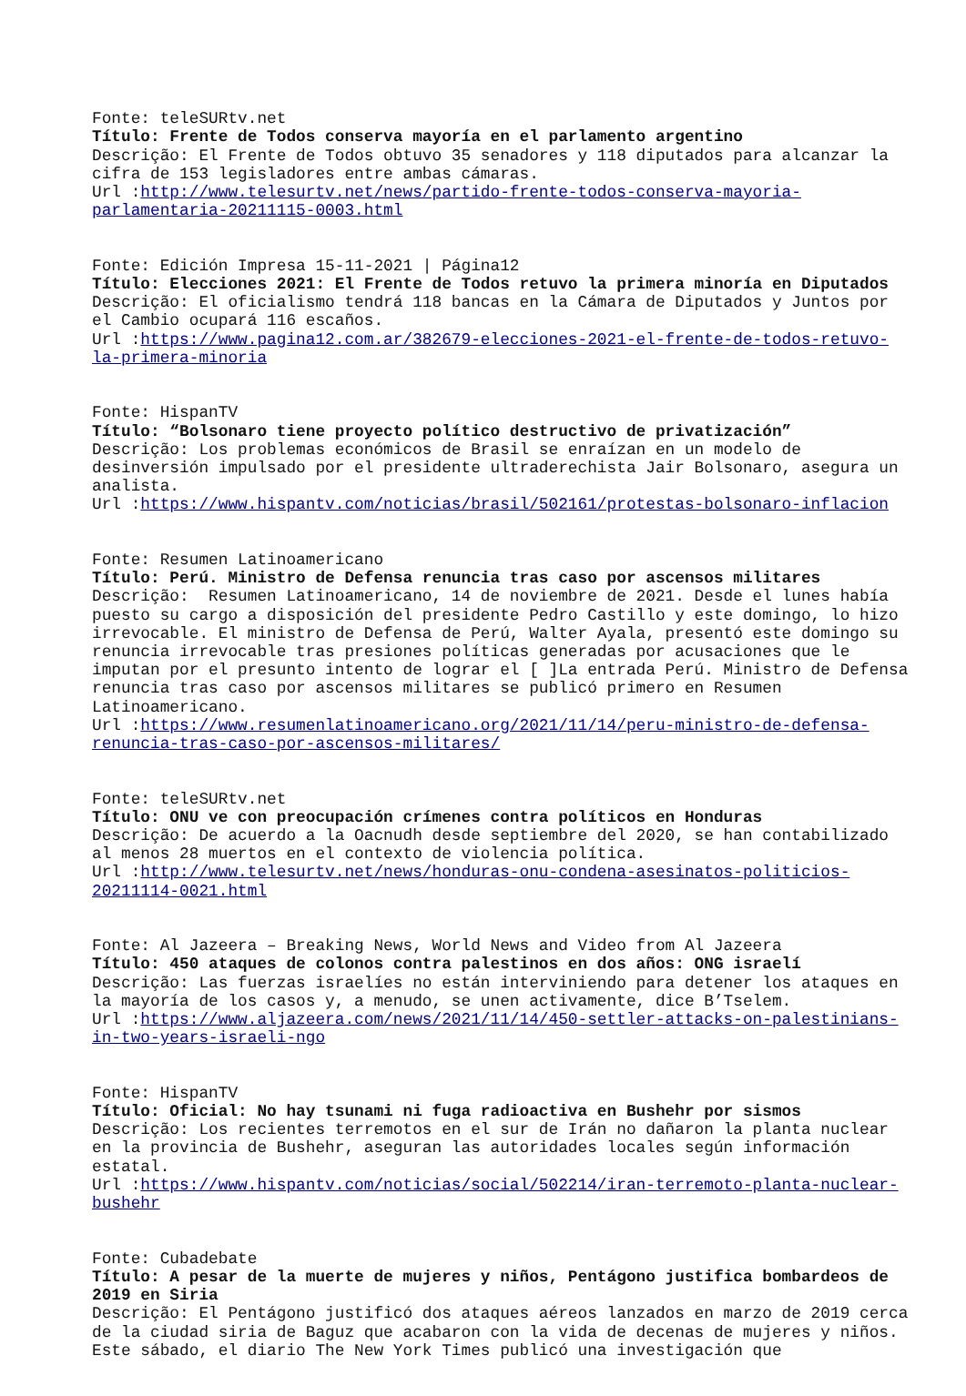Fonte: teleSURtv.net Título: Frente de Todos conserva mayoría en el parlamento argentino Descrição: El Frente de Todos obtuvo 35 senadores y 118 diputados para alcanzar la cifra de 153 legisladores entre ambas cámaras. Url :http://www.telesurtv.net/news/partido-frente-todos-conserva-mayoria-parlamentaria-20211115-0003.html
Fonte: Edición Impresa 15-11-2021 | Página12 Título: Elecciones 2021: El Frente de Todos retuvo la primera minoría en Diputados Descrição: El oficialismo tendrá 118 bancas en la Cámara de Diputados y Juntos por el Cambio ocupará 116 escaños. Url :https://www.pagina12.com.ar/382679-elecciones-2021-el-frente-de-todos-retuvo-la-primera-minoria
Fonte: HispanTV Título: “Bolsonaro tiene proyecto político destructivo de privatización” Descrição: Los problemas económicos de Brasil se enraízan en un modelo de desinversión impulsado por el presidente ultraderechista Jair Bolsonaro, asegura un analista. Url :https://www.hispantv.com/noticias/brasil/502161/protestas-bolsonaro-inflacion
Fonte: Resumen Latinoamericano Título: Perú. Ministro de Defensa renuncia tras caso por ascensos militares Descrição: Resumen Latinoamericano, 14 de noviembre de 2021. Desde el lunes había puesto su cargo a disposición del presidente Pedro Castillo y este domingo, lo hizo irrevocable. El ministro de Defensa de Perú, Walter Ayala, presentó este domingo su renuncia irrevocable tras presiones políticas generadas por acusaciones que le imputan por el presunto intento de lograr el [ ]La entrada Perú. Ministro de Defensa renuncia tras caso por ascensos militares se publicó primero en Resumen Latinoamericano. Url :https://www.resumenlatinoamericano.org/2021/11/14/peru-ministro-de-defensa-renuncia-tras-caso-por-ascensos-militares/
Fonte: teleSURtv.net Título: ONU ve con preocupación crímenes contra políticos en Honduras Descrição: De acuerdo a la Oacnudh desde septiembre del 2020, se han contabilizado al menos 28 muertos en el contexto de violencia política. Url :http://www.telesurtv.net/news/honduras-onu-condena-asesinatos-politicios-20211114-0021.html
Fonte: Al Jazeera – Breaking News, World News and Video from Al Jazeera Título: 450 ataques de colonos contra palestinos en dos años: ONG israelí Descrição: Las fuerzas israelíes no están interviniendo para detener los ataques en la mayoría de los casos y, a menudo, se unen activamente, dice B’Tselem. Url :https://www.aljazeera.com/news/2021/11/14/450-settler-attacks-on-palestinians-in-two-years-israeli-ngo
Fonte: HispanTV Título: Oficial: No hay tsunami ni fuga radioactiva en Bushehr por sismos Descrição: Los recientes terremotos en el sur de Irán no dañaron la planta nuclear en la provincia de Bushehr, aseguran las autoridades locales según información estatal. Url :https://www.hispantv.com/noticias/social/502214/iran-terremoto-planta-nuclear-bushehr
Fonte: Cubadebate Título: A pesar de la muerte de mujeres y niños, Pentágono justifica bombardeos de 2019 en Siria Descrição: El Pentágono justificó dos ataques aéreos lanzados en marzo de 2019 cerca de la ciudad siria de Baguz que acabaron con la vida de decenas de mujeres y niños. Este sábado, el diario The New York Times publicó una investigación que